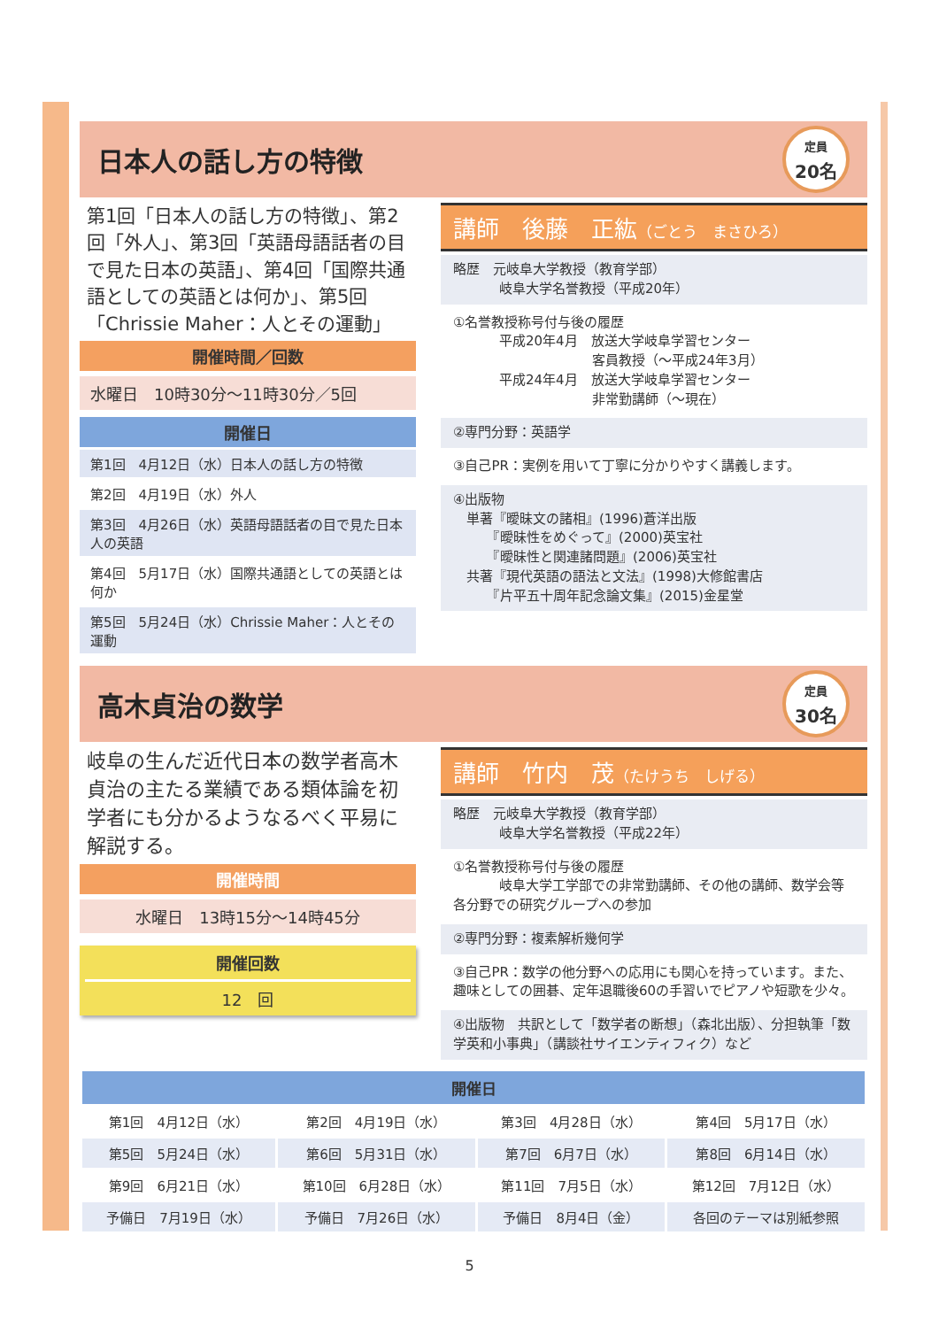日本人の話し方の特徴
定員
20名
第1回「日本人の話し方の特徴」、第2回「外人」、第3回「英語母語話者の目で見た日本の英語」、第4回「国際共通語としての英語とは何か」、第5回「Chrissie Maher：人とその運動」
開催時間／回数
水曜日　10時30分～11時30分／5回
開催日
第1回　4月12日（水）日本人の話し方の特徴
第2回　4月19日（水）外人
第3回　4月26日（水）英語母語話者の目で見た日本人の英語
第4回　5月17日（水）国際共通語としての英語とは何か
第5回　5月24日（水）Chrissie Maher：人とその運動
講師　後藤　正紘（ごとう　まさひろ）
略歴　元岐阜大学教授（教育学部）
岐阜大学名誉教授（平成20年）
①名誉教授称号付与後の履歴
平成20年4月　放送大学岐阜学習センター
　　　　　　　客員教授（～平成24年3月）
平成24年4月　放送大学岐阜学習センター
　　　　　　　非常勤講師（～現在）
②専門分野：英語学
③自己PR：実例を用いて丁寧に分かりやすく講義します。
④出版物
　単著『曖昧文の諸相』(1996)蒼洋出版
　　　『曖昧性をめぐって』(2000)英宝社
　　　『曖昧性と関連諸問題』(2006)英宝社
　共著『現代英語の語法と文法』(1998)大修館書店
　　　『片平五十周年記念論文集』(2015)金星堂
高木貞治の数学
定員
30名
岐阜の生んだ近代日本の数学者高木貞治の主たる業績である類体論を初学者にも分かるようなるべく平易に解説する。
開催時間
水曜日　13時15分～14時45分
開催回数
12　回
講師　竹内　茂（たけうち　しげる）
略歴　元岐阜大学教授（教育学部）
岐阜大学名誉教授（平成22年）
①名誉教授称号付与後の履歴
岐阜大学工学部での非常勤講師、その他の講師、数学会等各分野での研究グループへの参加
②専門分野：複素解析幾何学
③自己PR：数学の他分野への応用にも関心を持っています。また、趣味としての囲碁、定年退職後60の手習いでピアノや短歌を少々。
④出版物　共訳として「数学者の断想」（森北出版）、分担執筆「数学英和小事典」（講談社サイエンティフィク）など
| 開催日 | | | |
| --- | --- | --- | --- |
| 第1回 4月12日（水） | 第2回 4月19日（水） | 第3回 4月28日（水） | 第4回 5月17日（水） |
| 第5回 5月24日（水） | 第6回 5月31日（水） | 第7回 6月7日（水） | 第8回 6月14日（水） |
| 第9回 6月21日（水） | 第10回 6月28日（水） | 第11回 7月5日（水） | 第12回 7月12日（水） |
| 予備日 7月19日（水） | 予備日 7月26日（水） | 予備日 8月4日（金） | 各回のテーマは別紙参照 |
5